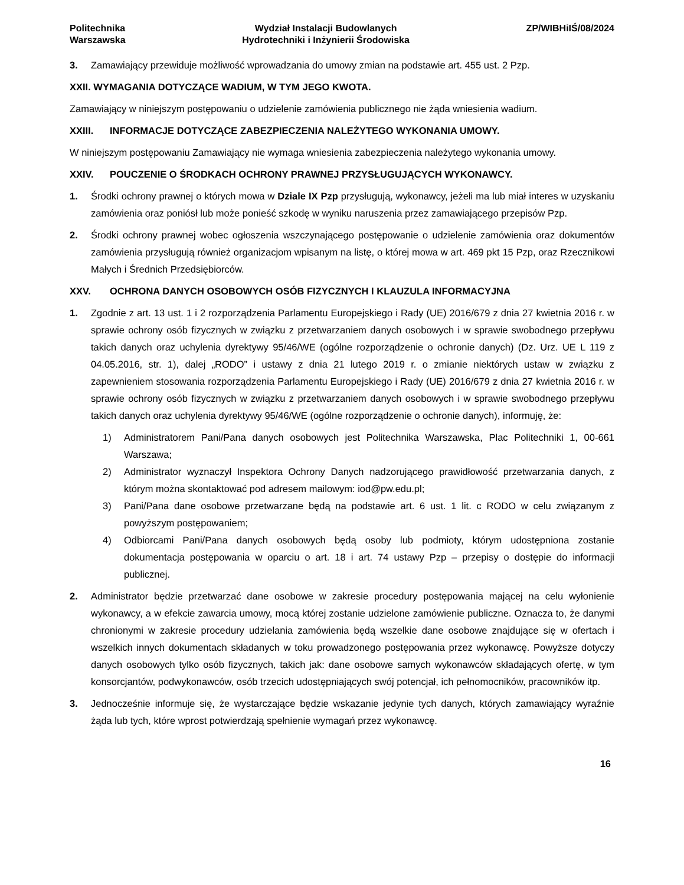Politechnika
Warszawska
Wydział Instalacji Budowlanych
Hydrotechniki i Inżynierii Środowiska
ZP/WIBHiIŚ/08/2024
3. Zamawiający przewiduje możliwość wprowadzania do umowy zmian na podstawie art. 455 ust. 2 Pzp.
XXII. WYMAGANIA DOTYCZĄCE WADIUM, W TYM JEGO KWOTA.
Zamawiający w niniejszym postępowaniu o udzielenie zamówienia publicznego nie żąda wniesienia wadium.
XXIII. INFORMACJE DOTYCZĄCE ZABEZPIECZENIA NALEŻYTEGO WYKONANIA UMOWY.
W niniejszym postępowaniu Zamawiający nie wymaga wniesienia zabezpieczenia należytego wykonania umowy.
XXIV. POUCZENIE O ŚRODKACH OCHRONY PRAWNEJ PRZYSŁUGUJĄCYCH WYKONAWCY.
1. Środki ochrony prawnej o których mowa w Dziale IX Pzp przysługują, wykonawcy, jeżeli ma lub miał interes w uzyskaniu zamówienia oraz poniósł lub może ponieść szkodę w wyniku naruszenia przez zamawiającego przepisów Pzp.
2. Środki ochrony prawnej wobec ogłoszenia wszczynającego postępowanie o udzielenie zamówienia oraz dokumentów zamówienia przysługują również organizacjom wpisanym na listę, o której mowa w art. 469 pkt 15 Pzp, oraz Rzecznikowi Małych i Średnich Przedsiębiorców.
XXV. OCHRONA DANYCH OSOBOWYCH OSÓB FIZYCZNYCH I KLAUZULA INFORMACYJNA
1. Zgodnie z art. 13 ust. 1 i 2 rozporządzenia Parlamentu Europejskiego i Rady (UE) 2016/679 z dnia 27 kwietnia 2016 r. w sprawie ochrony osób fizycznych w związku z przetwarzaniem danych osobowych i w sprawie swobodnego przepływu takich danych oraz uchylenia dyrektywy 95/46/WE (ogólne rozporządzenie o ochronie danych) (Dz. Urz. UE L 119 z 04.05.2016, str. 1), dalej „RODO” i ustawy z dnia 21 lutego 2019 r. o zmianie niektórych ustaw w związku z zapewnieniem stosowania rozporządzenia Parlamentu Europejskiego i Rady (UE) 2016/679 z dnia 27 kwietnia 2016 r. w sprawie ochrony osób fizycznych w związku z przetwarzaniem danych osobowych i w sprawie swobodnego przepływu takich danych oraz uchylenia dyrektywy 95/46/WE (ogólne rozporządzenie o ochronie danych), informuję, że:
1) Administratorem Pani/Pana danych osobowych jest Politechnika Warszawska, Plac Politechniki 1, 00-661 Warszawa;
2) Administrator wyznaczył Inspektora Ochrony Danych nadzorującego prawidłowość przetwarzania danych, z którym można skontaktować pod adresem mailowym: iod@pw.edu.pl;
3) Pani/Pana dane osobowe przetwarzane będą na podstawie art. 6 ust. 1 lit. c RODO w celu związanym z powyższym postępowaniem;
4) Odbiorcami Pani/Pana danych osobowych będą osoby lub podmioty, którym udostępniona zostanie dokumentacja postępowania w oparciu o art. 18 i art. 74 ustawy Pzp – przepisy o dostępie do informacji publicznej.
2. Administrator będzie przetwarzać dane osobowe w zakresie procedury postępowania mającej na celu wyłonienie wykonawcy, a w efekcie zawarcia umowy, mocą której zostanie udzielone zamówienie publiczne. Oznacza to, że danymi chronionymi w zakresie procedury udzielania zamówienia będą wszelkie dane osobowe znajdujące się w ofertach i wszelkich innych dokumentach składanych w toku prowadzonego postępowania przez wykonawcę. Powyższe dotyczy danych osobowych tylko osób fizycznych, takich jak: dane osobowe samych wykonawców składających ofertę, w tym konsorcjantów, podwykonawców, osób trzecich udostępniających swój potencjał, ich pełnomocników, pracowników itp.
3. Jednocześnie informuje się, że wystarczające będzie wskazanie jedynie tych danych, których zamawiający wyraźnie żąda lub tych, które wprost potwierdzają spełnienie wymagań przez wykonawcę.
16